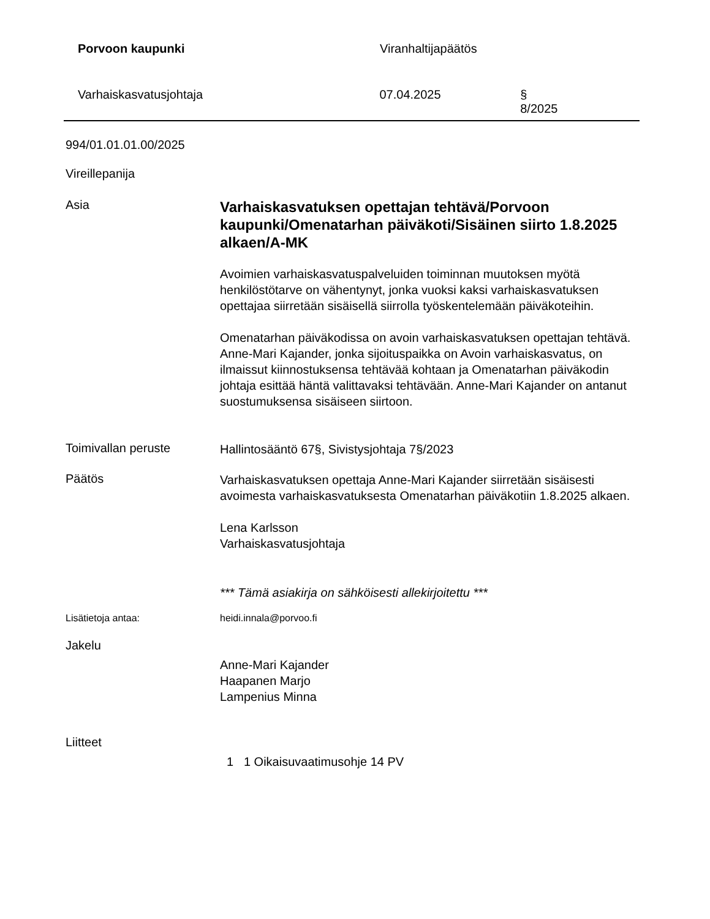Porvoon kaupunki Viranhaltijapäätös
Varhaiskasvatusjohtaja 07.04.2025 § 8/2025
994/01.01.01.00/2025
Vireillepanija
Asia
Varhaiskasvatuksen opettajan tehtävä/Porvoon kaupunki/Omenatarhan päiväkoti/Sisäinen siirto 1.8.2025 alkaen/A-MK
Avoimien varhaiskasvatuspalveluiden toiminnan muutoksen myötä henkilöstötarve on vähentynyt, jonka vuoksi kaksi varhaiskasvatuksen opettajaa siirretään sisäisellä siirrolla työskentelemään päiväkoteihin.
Omenatarhan päiväkodissa on avoin varhaiskasvatuksen opettajan tehtävä. Anne-Mari Kajander, jonka sijoituspaikka on Avoin varhaiskasvatus, on ilmaissut kiinnostuksensa tehtävää kohtaan ja Omenatarhan päiväkodin johtaja esittää häntä valittavaksi tehtävään. Anne-Mari Kajander on antanut suostumuksensa sisäiseen siirtoon.
Toimivallan peruste
Hallintosääntö 67§, Sivistysjohtaja 7§/2023
Päätös
Varhaiskasvatuksen opettaja Anne-Mari Kajander siirretään sisäisesti avoimesta varhaiskasvatuksesta Omenatarhan päiväkotiin 1.8.2025 alkaen.
Lena Karlsson
Varhaiskasvatusjohtaja
*** Tämä asiakirja on sähköisesti allekirjoitettu ***
Lisätietoja antaa: heidi.innala@porvoo.fi
Jakelu
Anne-Mari Kajander
Haapanen Marjo
Lampenius Minna
Liitteet
1 1 Oikaisuvaatimusohje 14 PV